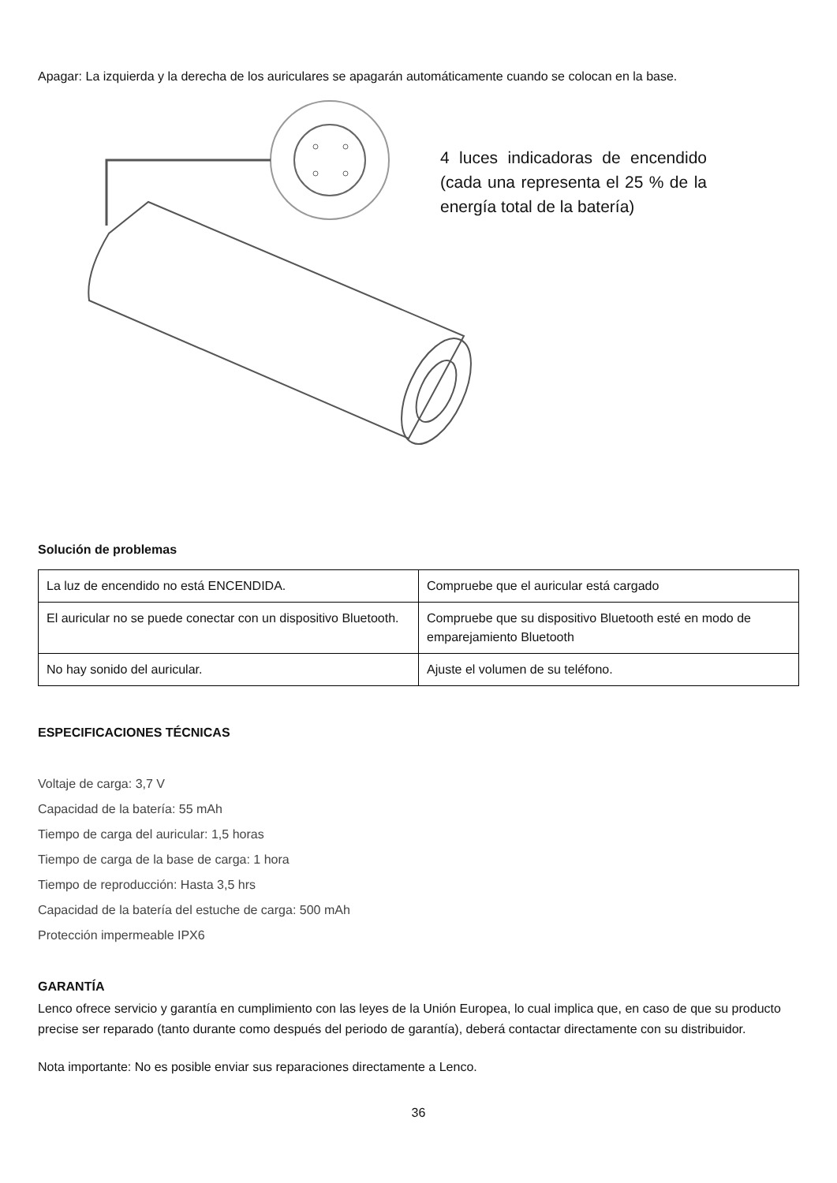Apagar: La izquierda y la derecha de los auriculares se apagarán automáticamente cuando se colocan en la base.
4 luces indicadoras de encendido (cada una representa el 25 % de la energía total de la batería)
Solución de problemas
| La luz de encendido no está ENCENDIDA. | Compruebe que el auricular está cargado |
| El auricular no se puede conectar con un dispositivo Bluetooth. | Compruebe que su dispositivo Bluetooth esté en modo de emparejamiento Bluetooth |
| No hay sonido del auricular. | Ajuste el volumen de su teléfono. |
ESPECIFICACIONES TÉCNICAS
Voltaje de carga: 3,7 V
Capacidad de la batería: 55 mAh
Tiempo de carga del auricular: 1,5 horas
Tiempo de carga de la base de carga: 1 hora
Tiempo de reproducción: Hasta 3,5 hrs
Capacidad de la batería del estuche de carga: 500 mAh
Protección impermeable IPX6
GARANTÍA
Lenco ofrece servicio y garantía en cumplimiento con las leyes de la Unión Europea, lo cual implica que, en caso de que su producto precise ser reparado (tanto durante como después del periodo de garantía), deberá contactar directamente con su distribuidor.
Nota importante: No es posible enviar sus reparaciones directamente a Lenco.
36